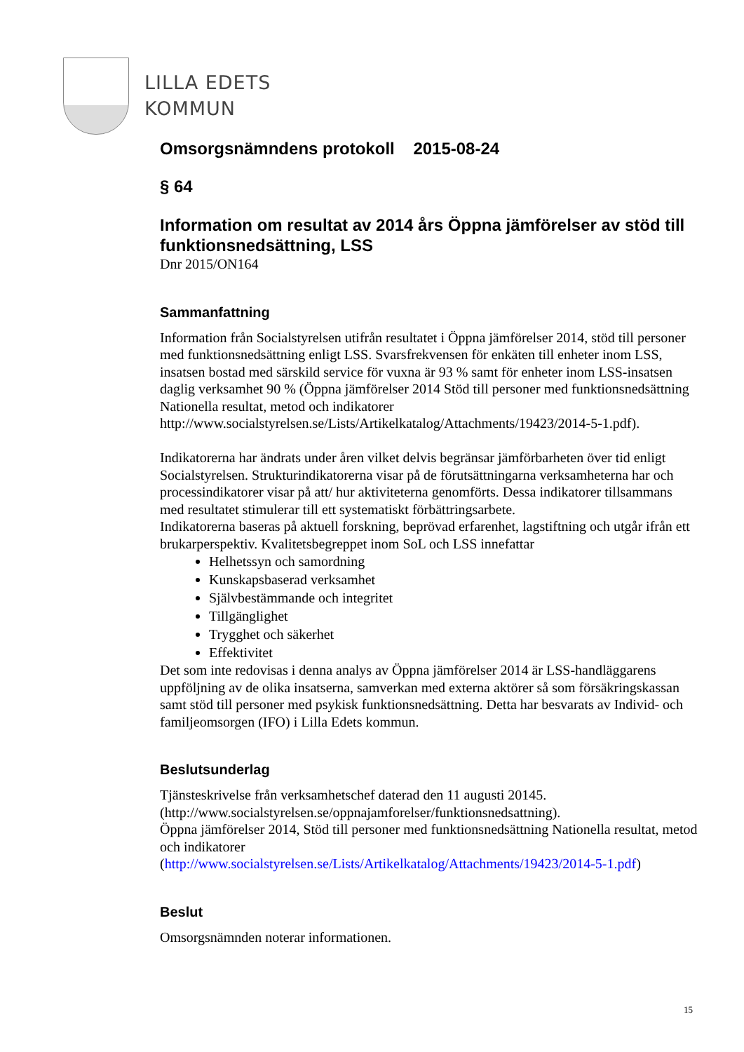LILLA EDETS
KOMMUN
Omsorgsnämndens protokoll 2015-08-24
§ 64
Information om resultat av 2014 års Öppna jämförelser av stöd till funktionsnedsättning, LSS
Dnr 2015/ON164
Sammanfattning
Information från Socialstyrelsen utifrån resultatet i Öppna jämförelser 2014, stöd till personer med funktionsnedsättning enligt LSS. Svarsfrekvensen för enkäten till enheter inom LSS, insatsen bostad med särskild service för vuxna är 93 % samt för enheter inom LSS-insatsen daglig verksamhet 90 % (Öppna jämförelser 2014 Stöd till personer med funktionsnedsättning Nationella resultat, metod och indikatorer http://www.socialstyrelsen.se/Lists/Artikelkatalog/Attachments/19423/2014-5-1.pdf).
Indikatorerna har ändrats under åren vilket delvis begränsar jämförbarheten över tid enligt Socialstyrelsen. Strukturindikatorerna visar på de förutsättningarna verksamheterna har och processindikatorer visar på att/ hur aktiviteterna genomförts. Dessa indikatorer tillsammans med resultatet stimulerar till ett systematiskt förbättringsarbete.
Indikatorerna baseras på aktuell forskning, beprövad erfarenhet, lagstiftning och utgår ifrån ett brukarperspektiv. Kvalitetsbegreppet inom SoL och LSS innefattar
Helhetssyn och samordning
Kunskapsbaserad verksamhet
Självbestämmande och integritet
Tillgänglighet
Trygghet och säkerhet
Effektivitet
Det som inte redovisas i denna analys av Öppna jämförelser 2014 är LSS-handläggarens uppföljning av de olika insatserna, samverkan med externa aktörer så som försäkringskassan samt stöd till personer med psykisk funktionsnedsättning. Detta har besvarats av Individ- och familjeomsorgen (IFO) i Lilla Edets kommun.
Beslutsunderlag
Tjänsteskrivelse från verksamhetschef daterad den 11 augusti 20145.
(http://www.socialstyrelsen.se/oppnajamforelser/funktionsnedsattning).
Öppna jämförelser 2014, Stöd till personer med funktionsnedsättning Nationella resultat, metod och indikatorer
(http://www.socialstyrelsen.se/Lists/Artikelkatalog/Attachments/19423/2014-5-1.pdf)
Beslut
Omsorgsnämnden noterar informationen.
15